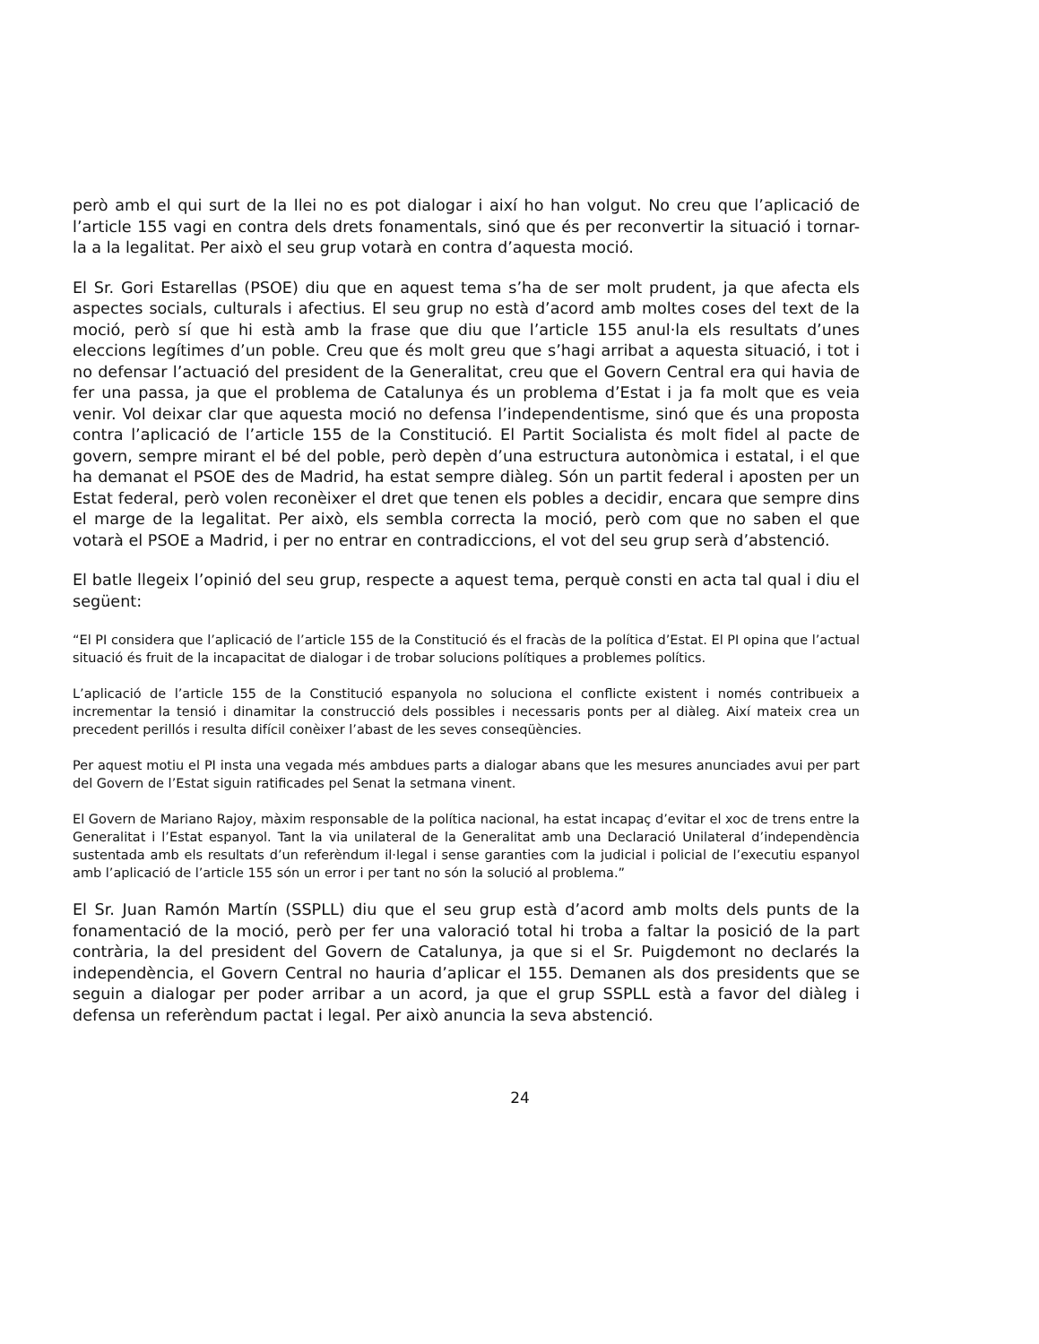però amb el qui surt de la llei no es pot dialogar i així ho han volgut. No creu que l’aplicació de l’article 155 vagi en contra dels drets fonamentals, sinó que és per reconvertir la situació i tornar-la a la legalitat. Per això el seu grup votarà en contra d’aquesta moció.
El Sr. Gori Estarellas (PSOE) diu que en aquest tema s’ha de ser molt prudent, ja que afecta els aspectes socials, culturals i afectius. El seu grup no està d’acord amb moltes coses del text de la moció, però sí que hi està amb la frase que diu que l’article 155 anul·la els resultats d’unes eleccions legítimes d’un poble. Creu que és molt greu que s’hagi arribat a aquesta situació, i tot i no defensar l’actuació del president de la Generalitat, creu que el Govern Central era qui havia de fer una passa, ja que el problema de Catalunya és un problema d’Estat i ja fa molt que es veia venir. Vol deixar clar que aquesta moció no defensa l’independentisme, sinó que és una proposta contra l’aplicació de l’article 155 de la Constitució. El Partit Socialista és molt fidel al pacte de govern, sempre mirant el bé del poble, però depèn d’una estructura autonòmica i estatal, i el que ha demanat el PSOE des de Madrid, ha estat sempre diàleg. Són un partit federal i aposten per un Estat federal, però volen reconèixer el dret que tenen els pobles a decidir, encara que sempre dins el marge de la legalitat. Per això, els sembla correcta la moció, però com que no saben el que votarà el PSOE a Madrid, i per no entrar en contradiccions, el vot del seu grup serà d’abstenció.
El batle llegeix l’opinió del seu grup, respecte a aquest tema, perquè consti en acta tal qual i diu el següent:
“El PI considera que l’aplicació de l’article 155 de la Constitució és el fracàs de la política d’Estat. El PI opina que l’actual situació és fruit de la incapacitat de dialogar i de trobar solucions polítiques a problemes polítics.
L’aplicació de l’article 155 de la Constitució espanyola no soluciona el conflicte existent i només contribueix a incrementar la tensió i dinamitar la construcció dels possibles i necessaris ponts per al diàleg. Així mateix crea un precedent perillós i resulta difícil conèixer l’abast de les seves conseqüències.
Per aquest motiu el PI insta una vegada més ambdues parts a dialogar abans que les mesures anunciades avui per part del Govern de l’Estat siguin ratificades pel Senat la setmana vinent.
El Govern de Mariano Rajoy, màxim responsable de la política nacional, ha estat incapaç d’evitar el xoc de trens entre la Generalitat i l’Estat espanyol. Tant la via unilateral de la Generalitat amb una Declaració Unilateral d’independència sustentada amb els resultats d’un referèndum il·legal i sense garanties com la judicial i policial de l’executiu espanyol amb l’aplicació de l’article 155 són un error i per tant no són la solució al problema.”
El Sr. Juan Ramón Martín (SSPLL) diu que el seu grup està d’acord amb molts dels punts de la fonamentació de la moció, però per fer una valoració total hi troba a faltar la posició de la part contrària, la del president del Govern de Catalunya, ja que si el Sr. Puigdemont no declarés la independència, el Govern Central no hauria d’aplicar el 155. Demanen als dos presidents que se seguin a dialogar per poder arribar a un acord, ja que el grup SSPLL està a favor del diàleg i defensa un referèndum pactat i legal. Per això anuncia la seva abstenció.
24